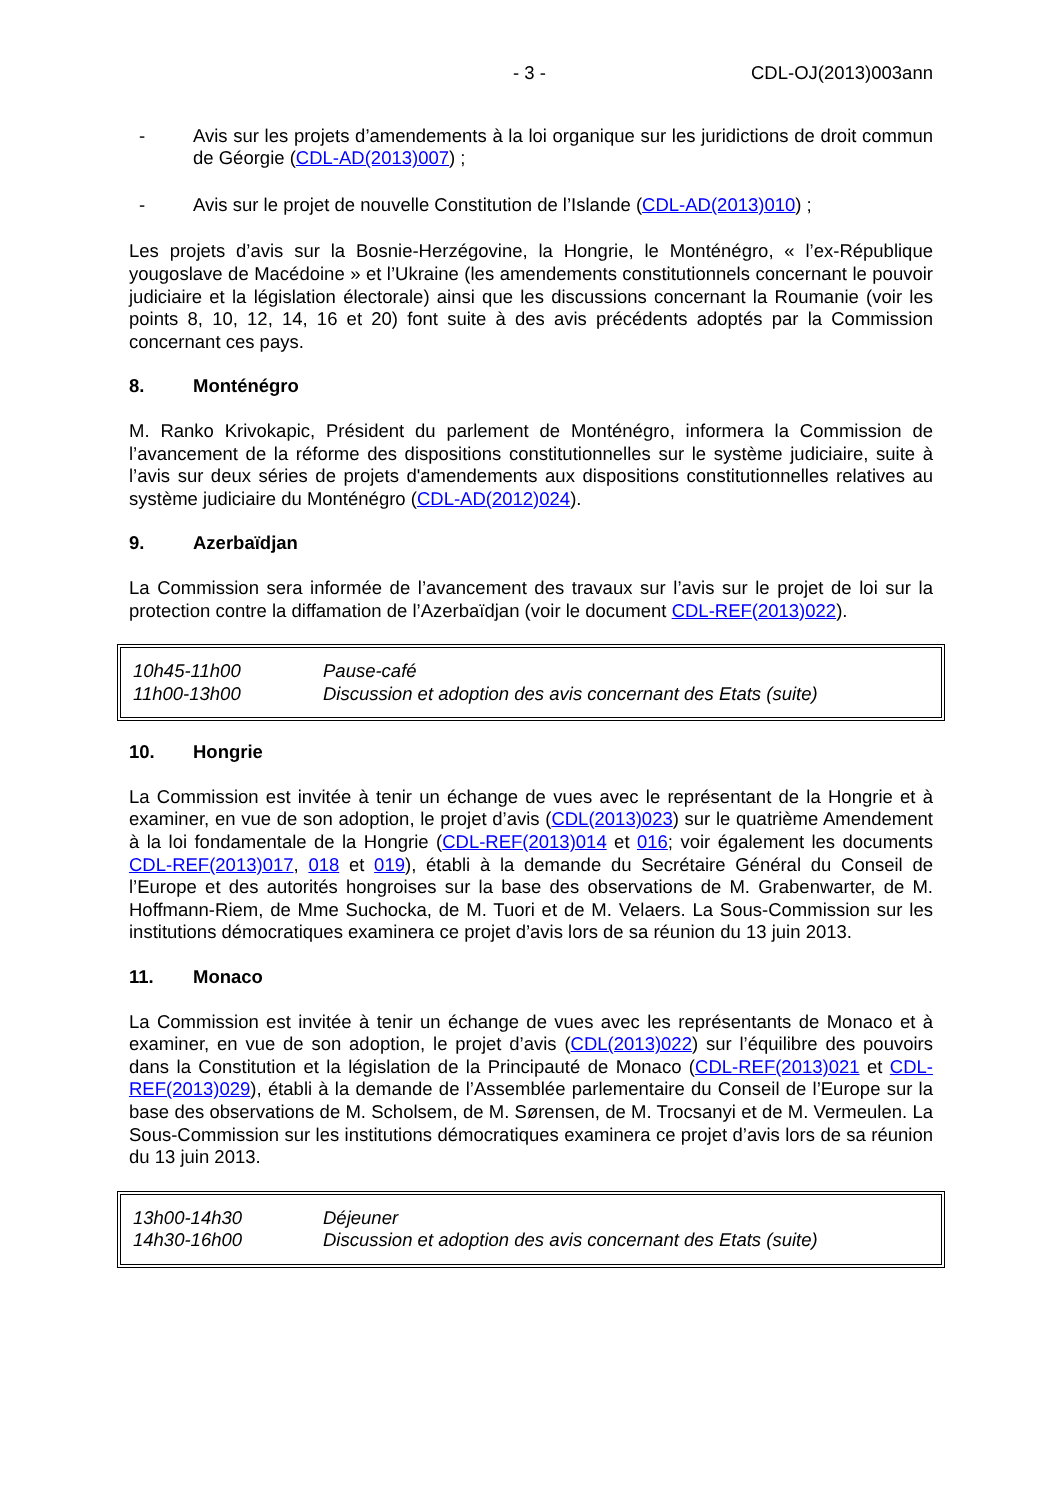- 3 - CDL-OJ(2013)003ann
- Avis sur les projets d’amendements à la loi organique sur les juridictions de droit commun de Géorgie (CDL-AD(2013)007) ;
- Avis sur le projet de nouvelle Constitution de l’Islande (CDL-AD(2013)010) ;
Les projets d’avis sur la Bosnie-Herzégovine, la Hongrie, le Monténégro, « l’ex-République yougoslave de Macédoine » et l’Ukraine (les amendements constitutionnels concernant le pouvoir judiciaire et la législation électorale) ainsi que les discussions concernant la Roumanie (voir les points 8, 10, 12, 14, 16 et 20) font suite à des avis précédents adoptés par la Commission concernant ces pays.
8. Monténégro
M. Ranko Krivokapic, Président du parlement de Monténégro, informera la Commission de l’avancement de la réforme des dispositions constitutionnelles sur le système judiciaire, suite à l’avis sur deux séries de projets d'amendements aux dispositions constitutionnelles relatives au système judiciaire du Monténégro (CDL-AD(2012)024).
9. Azerbaïdjan
La Commission sera informée de l’avancement des travaux sur l’avis sur le projet de loi sur la protection contre la diffamation de l’Azerbaïdjan (voir le document CDL-REF(2013)022).
| 10h45-11h00 | Pause-café |
| 11h00-13h00 | Discussion et adoption des avis concernant des Etats (suite) |
10. Hongrie
La Commission est invitée à tenir un échange de vues avec le représentant de la Hongrie et à examiner, en vue de son adoption, le projet d’avis (CDL(2013)023) sur le quatrième Amendement à la loi fondamentale de la Hongrie (CDL-REF(2013)014 et 016; voir également les documents CDL-REF(2013)017, 018 et 019), établi à la demande du Secrétaire Général du Conseil de l’Europe et des autorités hongroises sur la base des observations de M. Grabenwarter, de M. Hoffmann-Riem, de Mme Suchocka, de M. Tuori et de M. Velaers. La Sous-Commission sur les institutions démocratiques examinera ce projet d’avis lors de sa réunion du 13 juin 2013.
11. Monaco
La Commission est invitée à tenir un échange de vues avec les représentants de Monaco et à examiner, en vue de son adoption, le projet d’avis (CDL(2013)022) sur l’équilibre des pouvoirs dans la Constitution et la législation de la Principauté de Monaco (CDL-REF(2013)021 et CDL-REF(2013)029), établi à la demande de l’Assemblée parlementaire du Conseil de l’Europe sur la base des observations de M. Scholsem, de M. Sørensen, de M. Trocsanyi et de M. Vermeulen. La Sous-Commission sur les institutions démocratiques examinera ce projet d’avis lors de sa réunion du 13 juin 2013.
| 13h00-14h30 | Déjeuner |
| 14h30-16h00 | Discussion et adoption des avis concernant des Etats (suite) |